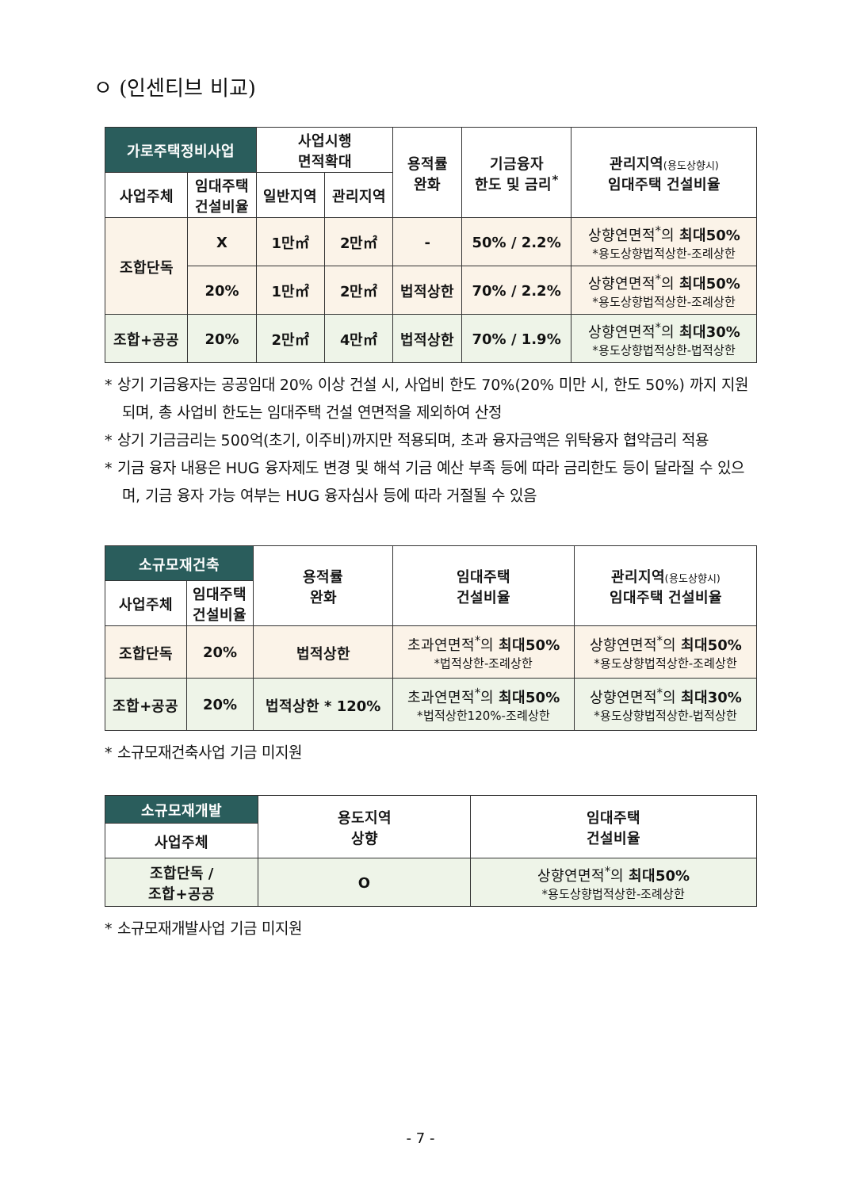ㅇ (인센티브 비교)
| 가로주택정비사업 | | 사업시행 면적확대 | | 용적률 완화 | 기금융자 한도 및 금리<sup>*</sup> | 관리지역 (용도상향시) 임대주택 건설비율 |
| --- | --- | --- | --- | --- | --- | --- |
| 사업주체 | 임대주택 건설비율 | 일반지역 | 관리지역 | | | |
| 조합단독 | X | 1만㎡ | 2만㎡ | - | 50% / 2.2% | 상향연면적<sup>*</sup>의 최대50% *용도상향법적상한-조례상한 |
| | 20% | 1만㎡ | 2만㎡ | 법적상한 | 70% / 2.2% | 상향연면적<sup>*</sup>의 최대50% *용도상향법적상한-조례상한 |
| 조합+공공 | 20% | 2만㎡ | 4만㎡ | 법적상한 | 70% / 1.9% | 상향연면적<sup>*</sup>의 최대30% *용도상향법적상한-법적상한 |
* 상기 기금융자는 공공임대 20% 이상 건설 시, 사업비 한도 70%(20% 미만 시, 한도 50%) 까지 지원되며, 총 사업비 한도는 임대주택 건설 연면적을 제외하여 산정
* 상기 기금금리는 500억(초기, 이주비)까지만 적용되며, 초과 융자금액은 위탁융자 협약금리 적용
* 기금 융자 내용은 HUG 융자제도 변경 및 해석 기금 예산 부족 등에 따라 금리한도 등이 달라질 수 있으며, 기금 융자 가능 여부는 HUG 융자심사 등에 따라 거절될 수 있음
| 소규모재건축 | | 용적률 완화 | 임대주택 건설비율 | 관리지역 (용도상향시) 임대주택 건설비율 |
| --- | --- | --- | --- | --- |
| 사업주체 | 임대주택 건설비율 | | | |
| 조합단독 | 20% | 법적상한 | 초과연면적<sup>*</sup>의 최대50% *법적상한-조례상한 | 상향연면적<sup>*</sup>의 최대50% *용도상향법적상한-조례상한 |
| 조합+공공 | 20% | 법적상한 * 120% | 초과연면적<sup>*</sup>의 최대50% *법적상한120%-조례상한 | 상향연면적<sup>*</sup>의 최대30% *용도상향법적상한-법적상한 |
* 소규모재건축사업 기금 미지원
| 소규모재개발 | 용도지역 상향 | 임대주택 건설비율 |
| --- | --- | --- |
| 사업주체 | | |
| 조합단독 / 조합+공공 | O | 상향연면적<sup>*</sup>의 최대50% *용도상향법적상한-조례상한 |
* 소규모재개발사업 기금 미지원
- 7 -